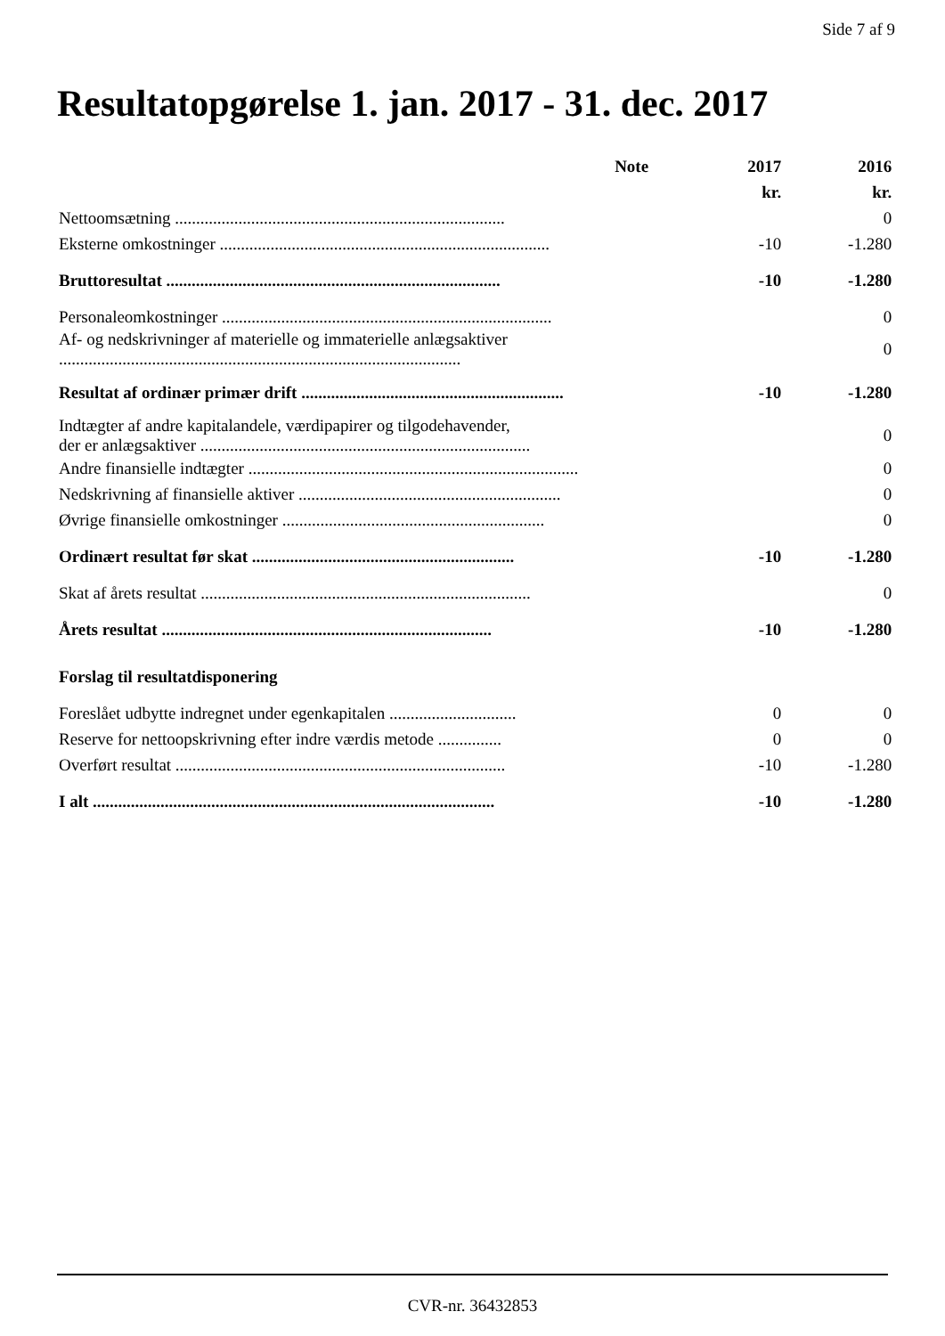Side 7 af 9
Resultatopgørelse 1. jan. 2017 - 31. dec. 2017
| | Note | 2017 | 2016 |
| --- | --- | --- | --- |
| | | kr. | kr. |
| Nettoomsætning .............................................................................. | | | 0 |
| Eksterne omkostninger .............................................................................. | | -10 | -1.280 |
| Bruttoresultat ............................................................................... | | -10 | -1.280 |
| Personaleomkostninger .............................................................................. | | | 0 |
| Af- og nedskrivninger af materielle og immaterielle anlægsaktiver ............................................................................................... | | | 0 |
| Resultat af ordinær primær drift .............................................................. | | -10 | -1.280 |
| Indtægter af andre kapitalandele, værdipapirer og tilgodehavender, der er anlægsaktiver .............................................................................. | | | 0 |
| Andre finansielle indtægter .............................................................................. | | | 0 |
| Nedskrivning af finansielle aktiver .............................................................. | | | 0 |
| Øvrige finansielle omkostninger .............................................................. | | | 0 |
| Ordinært resultat før skat .............................................................. | | -10 | -1.280 |
| Skat af årets resultat .............................................................................. | | | 0 |
| Årets resultat .............................................................................. | | -10 | -1.280 |
| Forslag til resultatdisponering | | | |
| Foreslået udbytte indregnet under egenkapitalen .............................. | | 0 | 0 |
| Reserve for nettoopskrivning efter indre værdis metode ............... | | 0 | 0 |
| Overført resultat .............................................................................. | | -10 | -1.280 |
| I alt ............................................................................................... | | -10 | -1.280 |
CVR-nr. 36432853